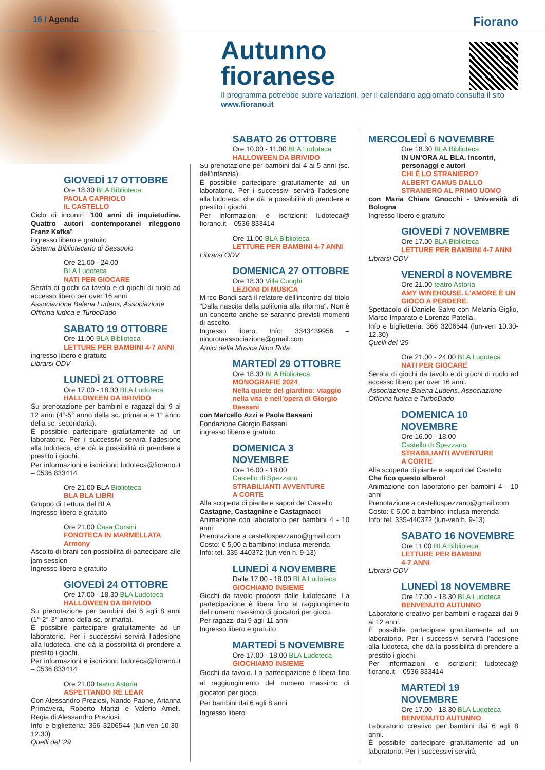16 / Agenda Fiorano
Autunno
fioranese
Il programma potrebbe subire variazioni, per il calendario aggiornato consulta il sito
www.fiorano.it
GIOVEDÌ 17 OTTOBRE
Ore 18.30 BLA Biblioteca
PAOLA CAPRIOLO
IL CASTELLO
Ciclo di incontri “100 anni di inquietudine. Quattro autori contemporanei rileggono Franz Kafka”
ingresso libero e gratuito
Sistema Bibliotecario di Sassuolo
Ore 21.00 - 24.00
BLA Ludoteca
NATI PER GIOCARE
Serata di giochi da tavolo e di giochi di ruolo ad accesso libero per over 16 anni.
Associazione Balena Ludens, Associazione Officina ludica e TurboDado
SABATO 19 OTTOBRE
Ore 11.00 BLA Biblioteca
LETTURE PER BAMBINI 4-7 ANNI
ingresso libero e gratuito
Librarsi ODV
LUNEDÌ 21 OTTOBRE
Ore 17.00 - 18.30 BLA Ludoteca
HALLOWEEN DA BRIVIDO
Su prenotazione per bambini e ragazzi dai 9 ai 12 anni (4°-5° anno della sc. primaria e 1° anno della sc. secondaria).
È possibile partecipare gratuitamente ad un laboratorio. Per i successivi servirà l’adesione alla ludoteca, che dà la possibilità di prendere a prestito i giochi.
Per informazioni e iscrizioni: ludoteca@fiorano.it – 0536 833414
Ore 21.00 BLA Biblioteca
BLA BLA LIBRI
Gruppo di Lettura del BLA
Ingresso libero e gratuito
Ore 21.00 Casa Corsini
FONOTECA IN MARMELLATA
Armony
Ascolto di brani con possibilità di partecipare alle jam session
Ingresso libero e gratuito
GIOVEDÌ 24 OTTOBRE
Ore 17.00 - 18.30 BLA Ludoteca
HALLOWEEN DA BRIVIDO
Su prenotazione per bambini dai 6 agli 8 anni (1°-2°-3° anno della sc. primaria).
È possibile partecipare gratuitamente ad un laboratorio. Per i successivi servirà l’adesione alla ludoteca, che dà la possibilità di prendere a prestito i giochi.
Per informazioni e iscrizioni: ludoteca@fiorano.it – 0536 833414
Ore 21.00 teatro Astoria
ASPETTANDO RE LEAR
Con Alessandro Preziosi, Nando Paone, Arianna Primavera, Roberto Manzi e Valerio Ameli. Regia di Alessandro Preziosi.
Info e biglietteria: 366 3206544 (lun-ven 10.30-12.30)
Quelli del ‘29
SABATO 26 OTTOBRE
Ore 10.00 - 11.00 BLA Ludoteca
HALLOWEEN DA BRIVIDO
Su prenotazione per bambini dai 4 ai 5 anni (sc. dell’infanzia).
È possibile partecipare gratuitamente ad un laboratorio. Per i successivi servirà l’adesione alla ludoteca, che dà la possibilità di prendere a prestito i giochi.
Per informazioni e iscrizioni: ludoteca@ fiorano.it – 0536 833414
Ore 11.00 BLA Biblioteca
LETTURE PER BAMBINI 4-7 ANNI
Librarsi ODV
DOMENICA 27 OTTOBRE
Ore 18.30 Villa Cuoghi
LEZIONI DI MUSICA
Mirco Bondi sarà il relatore dell'incontro dal titolo "Dalla nascita della polifonia alla riforma". Non è un concerto anche se saranno previsti momenti di ascolto.
Ingresso libero. Info: 3343439956 – ninorotaassociazione@gmail.com
Amici della Musica Nino Rota
MARTEDÌ 29 OTTOBRE
Ore 18.30 BLA Biblioteca
MONOGRAFIE 2024
Nella quiete del giardino: viaggio nella vita e nell’opera di Giorgio Bassani
con Marcello Azzi e Paola Bassani
Fondazione Giorgio Bassani
ingresso libero e gratuito
DOMENICA 3 NOVEMBRE
Ore 16.00 - 18.00
Castello di Spezzano
STRABILIANTI AVVENTURE
A CORTE
Alla scoperta di piante e sapori del Castello
Castagne, Castagnine e Castagnacci
Animazione con laboratorio per bambini 4 - 10 anni
Prenotazione a castellospezzano@gmail.com
Costo: € 5,00 a bambino; inclusa merenda
Info: tel. 335-440372 (lun-ven h. 9-13)
LUNEDÌ 4 NOVEMBRE
Dalle 17.00 - 18.00 BLA Ludoteca
GIOCHIAMO INSIEME
Giochi da tavolo proposti dalle ludotecarie. La partecipazione è libera fino al raggiungimento del numero massimo di giocatori per gioco.
Per ragazzi dai 9 agli 11 anni
Ingresso libero e gratuito
MARTEDÌ 5 NOVEMBRE
Ore 17.00 - 18.00 BLA Ludoteca
GIOCHIAMO INSIEME
Giochi da tavolo. La partecipazione è libera fino al raggiungimento del numero massimo di giocatori per gioco.
Per bambini dai 6 agli 8 anni
Ingresso libero
MERCOLEDÌ 6 NOVEMBRE
Ore 18.30 BLA Biblioteca
IN UN’ORA AL BLA. Incontri, personaggi e autori
CHI È LO STRANIERO?
ALBERT CAMUS DALLO STRANIERO AL PRIMO UOMO
con Maria Chiara Gnocchi - Università di Bologna
Ingresso libero e gratuito
GIOVEDÌ 7 NOVEMBRE
Ore 17.00 BLA Biblioteca
LETTURE PER BAMBINI 4-7 ANNI
Librarsi ODV
VENERDÌ 8 NOVEMBRE
Ore 21.00 teatro Astoria
AMY WINEHOUSE. L'AMORE È UN GIOCO A PERDERE.
Spettacolo di Daniele Salvo con Melania Giglio, Marco Imparato e Lorenzo Patella.
Info e biglietteria: 366 3206544 (lun-ven 10.30-12.30)
Quelli del ‘29
Ore 21.00 - 24.00 BLA Ludoteca
NATI PER GIOCARE
Serata di giochi da tavolo e di giochi di ruolo ad accesso libero per over 16 anni.
Associazione Balena Ludens, Associazione Officina ludica e TurboDado
DOMENICA 10 NOVEMBRE
Ore 16.00 - 18.00
Castello di Spezzano
STRABILIANTI AVVENTURE
A CORTE
Alla scoperta di piante e sapori del Castello
Che fico questo albero!
Animazione con laboratorio per bambini 4 - 10 anni
Prenotazione a castellospezzano@gmail.com
Costo: € 5,00 a bambino; inclusa merenda
Info: tel. 335-440372 (lun-ven h. 9-13)
SABATO 16 NOVEMBRE
Ore 11.00 BLA Biblioteca
LETTURE PER BAMBINI
4-7 ANNI
Librarsi ODV
LUNEDÌ 18 NOVEMBRE
Ore 17.00 - 18.30 BLA Ludoteca
BENVENUTO AUTUNNO
Laboratorio creativo per bambini e ragazzi dai 9 ai 12 anni.
È possibile partecipare gratuitamente ad un laboratorio. Per i successivi servirà l’adesione alla ludoteca, che dà la possibilità di prendere a prestito i giochi.
Per informazioni e iscrizioni: ludoteca@ fiorano.it – 0536 833414
MARTEDÌ 19 NOVEMBRE
Ore 17.00 - 18.30 BLA Ludoteca
BENVENUTO AUTUNNO
Laboratorio creativo per bambini dai 6 agli 8 anni.
È possibile partecipare gratuitamente ad un laboratorio. Per i successivi servirà